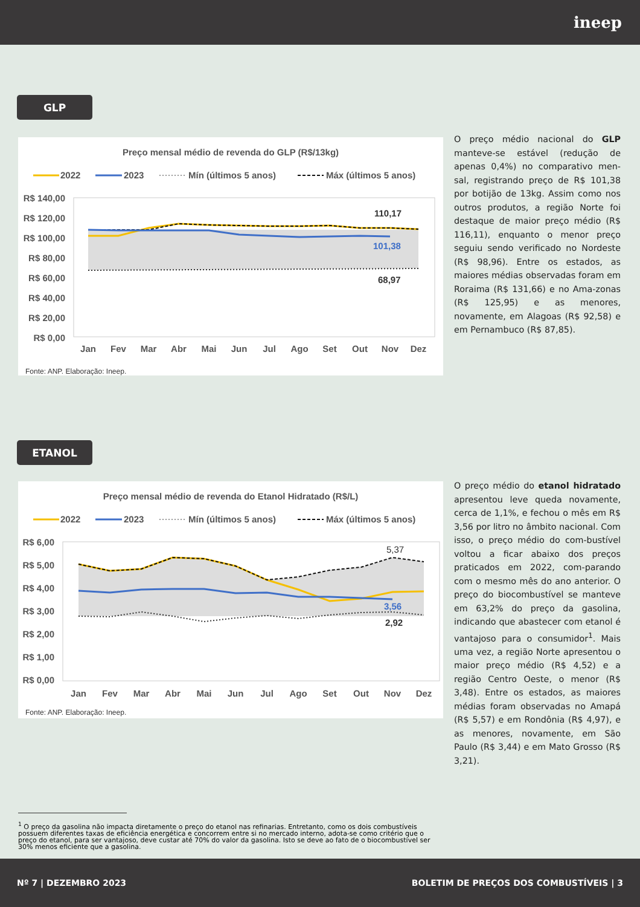ineep
GLP
Preço mensal médio de revenda do GLP (R$/13kg)
2022
2023
Mín (últimos 5 anos)
Máx (últimos 5 anos)
110,17
101,38
68,97
R$ 140,00
R$ 120,00
R$ 100,00
R$ 80,00
R$ 60,00
R$ 40,00
R$ 20,00
R$ 0,00
Jan
Fev
Mar
Abr
Mai
Jun
Jul
Ago
Set
Out
Nov
Dez
Fonte: ANP. Elaboração: Ineep.
O preço médio nacional do GLP manteve-se estável (redução de apenas 0,4%) no comparativo men-sal, registrando preço de R$ 101,38 por botijão de 13kg. Assim como nos outros produtos, a região Norte foi destaque de maior preço médio (R$ 116,11), enquanto o menor preço seguiu sendo verificado no Nordeste (R$ 98,96). Entre os estados, as maiores médias observadas foram em Roraima (R$ 131,66) e no Ama-zonas (R$ 125,95) e as menores, novamente, em Alagoas (R$ 92,58) e em Pernambuco (R$ 87,85).
ETANOL
Preço mensal médio de revenda do Etanol Hidratado (R$/L)
2022
2023
Mín (últimos 5 anos)
Máx (últimos 5 anos)
5,37
3,56
2,92
R$ 6,00
R$ 5,00
R$ 4,00
R$ 3,00
R$ 2,00
R$ 1,00
R$ 0,00
Jan
Fev
Mar
Abr
Mai
Jun
Jul
Ago
Set
Out
Nov
Dez
Fonte: ANP. Elaboração: Ineep.
O preço médio do etanol hidratado apresentou leve queda novamente, cerca de 1,1%, e fechou o mês em R$ 3,56 por litro no âmbito nacional. Com isso, o preço médio do com-bustível voltou a ficar abaixo dos preços praticados em 2022, com-parando com o mesmo mês do ano anterior. O preço do biocombustível se manteve em 63,2% do preço da gasolina, indicando que abastecer com etanol é vantajoso para o consumidor<sup>1</sup>. Mais uma vez, a região Norte apresentou o maior preço médio (R$ 4,52) e a região Centro Oeste, o menor (R$ 3,48). Entre os estados, as maiores médias foram observadas no Amapá (R$ 5,57) e em Rondônia (R$ 4,97), e as menores, novamente, em São Paulo (R$ 3,44) e em Mato Grosso (R$ 3,21).
<sup>1</sup> O preço da gasolina não impacta diretamente o preço do etanol nas refinarias. Entretanto, como os dois combustíveis possuem diferentes taxas de eficiência energética e concorrem entre si no mercado interno, adota-se como critério que o preço do etanol, para ser vantajoso, deve custar até 70% do valor da gasolina. Isto se deve ao fato de o biocombustível ser 30% menos eficiente que a gasolina.
Nº 7 | DEZEMBRO 2023 BOLETIM DE PREÇOS DOS COMBUSTÍVEIS | 3